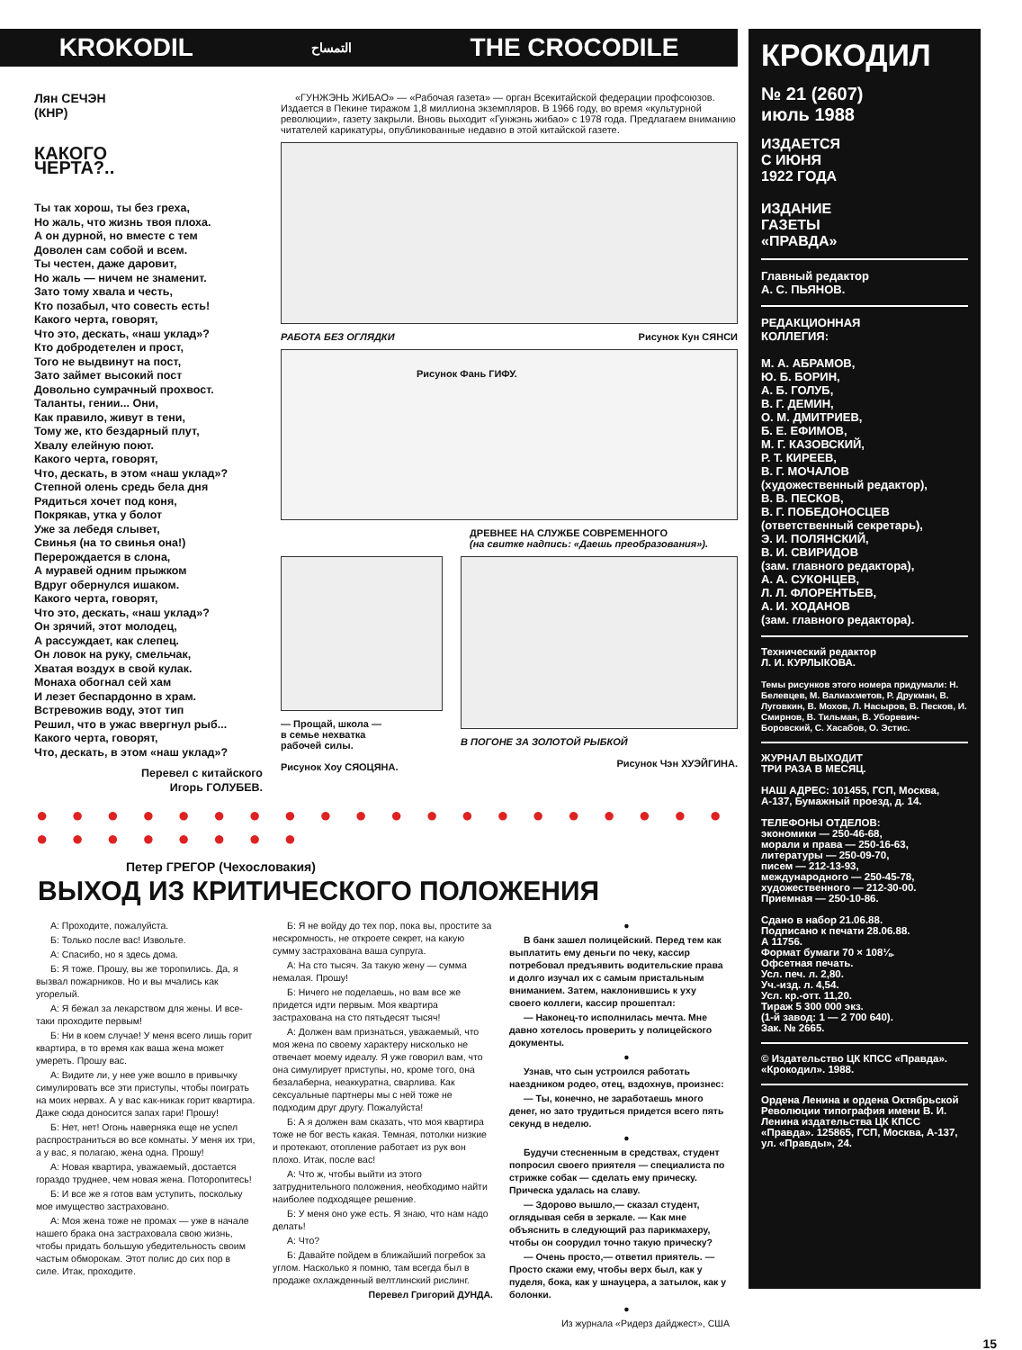KROKODIL التمساح THE CROCODILE
Лян СЕЧЭН
(КНР)
КАКОГО
ЧЕРТА?..
Ты так хорош, ты без греха,
Но жаль, что жизнь твоя плоха.
А он дурной, но вместе с тем
Доволен сам собой и всем.
Ты честен, даже даровит,
Но жаль — ничем не знаменит.
Зато тому хвала и честь,
Кто позабыл, что совесть есть!
Какого черта, говорят,
Что это, дескать, «наш уклад»?
Кто добродетелен и прост,
Того не выдвинут на пост,
Зато займет высокий пост
Довольно сумрачный прохвост.
Таланты, гении... Они,
Как правило, живут в тени,
Тому же, кто бездарный плут,
Хвалу елейную поют.
Какого черта, говорят,
Что, дескать, в этом «наш уклад»?
Степной олень средь бела дня
Рядиться хочет под коня,
Покрякав, утка у болот
Уже за лебедя слывет,
Свинья (на то свинья она!)
Перерождается в слона,
А муравей одним прыжком
Вдруг обернулся ишаком.
Какого черта, говорят,
Что это, дескать, «наш уклад»?
Он зрячий, этот молодец,
А рассуждает, как слепец.
Он ловок на руку, смельчак,
Хватая воздух в свой кулак.
Монаха обогнал сей хам
И лезет беспардонно в храм.
Встревожив воду, этот тип
Решил, что в ужас ввергнул рыб...
Какого черта, говорят,
Что, дескать, в этом «наш уклад»?
Перевел с китайского
Игорь ГОЛУБЕВ.
«ГУНЖЭНЬ ЖИБАО» — «Рабочая газета» — орган Всекитайской федерации профсоюзов. Издается в Пекине тиражом 1,8 миллиона экземпляров. В 1966 году, во время «культурной революции», газету закрыли. Вновь выходит «Гунжэнь жибао» с 1978 года. Предлагаем вниманию читателей карикатуры, опубликованные недавно в этой китайской газете.
РАБОТА БЕЗ ОГЛЯДКИ Рисунок Кун СЯНСИ
Рисунок Фань ГИФУ.
ДРЕВНЕЕ НА СЛУЖБЕ СОВРЕМЕННОГО
(на свитке надпись: «Даешь преобразования»).
— Прощай, школа —
в семье нехватка
рабочей силы.
Рисунок Хоу СЯОЦЯНА.
В ПОГОНЕ ЗА ЗОЛОТОЙ РЫБКОЙ
Рисунок Чэн ХУЭЙГИНА.
● ● ● ● ● ● ● ● ● ● ● ● ● ● ● ● ● ● ● ● ● ● ● ● ● ● ● ●
Петер ГРЕГОР (Чехословакия)
ВЫХОД ИЗ КРИТИЧЕСКОГО ПОЛОЖЕНИЯ
А: Проходите, пожалуйста.
Б: Только после вас! Извольте.
А: Спасибо, но я здесь дома.
Б: Я тоже. Прошу, вы же торопились. Да, я вызвал пожарников. Но и вы мчались как угорелый.
А: Я бежал за лекарством для жены. И все-таки проходите первым!
Б: Ни в коем случае! У меня всего лишь горит квартира, в то время как ваша жена может умереть. Прошу вас.
А: Видите ли, у нее уже вошло в привычку симулировать все эти приступы, чтобы поиграть на моих нервах. А у вас как-никак горит квартира. Даже сюда доносится запах гари! Прошу!
Б: Нет, нет! Огонь наверняка еще не успел распространиться во все комнаты. У меня их три, а у вас, я полагаю, жена одна. Прошу!
А: Новая квартира, уважаемый, достается гораздо труднее, чем новая жена. Поторопитесь!
Б: И все же я готов вам уступить, поскольку мое имущество застраховано.
А: Моя жена тоже не промах — уже в начале нашего брака она застраховала свою жизнь, чтобы придать большую убедительность своим частым обморокам. Этот полис до сих пор в силе. Итак, проходите.
Б: Я не войду до тех пор, пока вы, простите за нескромность, не откроете секрет, на какую сумму застрахована ваша супруга.
А: На сто тысяч. За такую жену — сумма немалая. Прошу!
Б: Ничего не поделаешь, но вам все же придется идти первым. Моя квартира застрахована на сто пятьдесят тысяч!
А: Должен вам признаться, уважаемый, что моя жена по своему характеру нисколько не отвечает моему идеалу. Я уже говорил вам, что она симулирует приступы, но, кроме того, она безалаберна, неаккуратна, сварлива. Как сексуальные партнеры мы с ней тоже не подходим друг другу. Пожалуйста!
Б: А я должен вам сказать, что моя квартира тоже не бог весть какая. Темная, потолки низкие и протекают, отопление работает из рук вон плохо. Итак, после вас!
А: Что ж, чтобы выйти из этого затруднительного положения, необходимо найти наиболее подходящее решение.
Б: У меня оно уже есть. Я знаю, что нам надо делать!
А: Что?
Б: Давайте пойдем в ближайший погребок за углом. Насколько я помню, там всегда был в продаже охлажденный велтлинский рислинг.
Перевел Григорий ДУНДА.
●
В банк зашел полицейский. Перед тем как выплатить ему деньги по чеку, кассир потребовал предъявить водительские права и долго изучал их с самым пристальным вниманием. Затем, наклонившись к уху своего коллеги, кассир прошептал:
— Наконец-то исполнилась мечта. Мне давно хотелось проверить у полицейского документы.
●
Узнав, что сын устроился работать наездником родео, отец, вздохнув, произнес:
— Ты, конечно, не заработаешь много денег, но зато трудиться придется всего пять секунд в неделю.
●
Будучи стесненным в средствах, студент попросил своего приятеля — специалиста по стрижке собак — сделать ему прическу. Прическа удалась на славу.
— Здорово вышло,— сказал студент, оглядывая себя в зеркале. — Как мне объяснить в следующий раз парикмахеру, чтобы он соорудил точно такую прическу?
— Очень просто,— ответил приятель. — Просто скажи ему, чтобы верх был, как у пуделя, бока, как у шнауцера, а затылок, как у болонки.
●
Из журнала «Ридерз дайджест», США
КРОКОДИЛ
№ 21 (2607)
июль 1988
ИЗДАЕТСЯ
С ИЮНЯ
1922 ГОДА
ИЗДАНИЕ
ГАЗЕТЫ
«ПРАВДА»
Главный редактор
А. С. ПЬЯНОВ.
РЕДАКЦИОННАЯ
КОЛЛЕГИЯ:
М. А. АБРАМОВ,
Ю. Б. БОРИН,
А. Б. ГОЛУБ,
В. Г. ДЕМИН,
О. М. ДМИТРИЕВ,
Б. Е. ЕФИМОВ,
М. Г. КАЗОВСКИЙ,
Р. Т. КИРЕЕВ,
В. Г. МОЧАЛОВ
(художественный редактор),
В. В. ПЕСКОВ,
В. Г. ПОБЕДОНОСЦЕВ
(ответственный секретарь),
Э. И. ПОЛЯНСКИЙ,
В. И. СВИРИДОВ
(зам. главного редактора),
А. А. СУКОНЦЕВ,
Л. Л. ФЛОРЕНТЬЕВ,
А. И. ХОДАНОВ
(зам. главного редактора).
Технический редактор
Л. И. КУРЛЫКОВА.
Темы рисунков этого номера придумали: Н. Белевцев, М. Валиахметов, Р. Друкман, В. Луговкин, В. Мохов, Л. Насыров, В. Песков, И. Смирнов, В. Тильман, В. Уборевич-Боровский, С. Хасабов, О. Эстис.
ЖУРНАЛ ВЫХОДИТ
ТРИ РАЗА В МЕСЯЦ.
НАШ АДРЕС: 101455, ГСП, Москва, А-137, Бумажный проезд, д. 14.
ТЕЛЕФОНЫ ОТДЕЛОВ:
экономики — 250-46-68,
морали и права — 250-16-63,
литературы — 250-09-70,
писем — 212-13-93,
международного — 250-45-78,
художественного — 212-30-00.
Приемная — 250-10-86.
Сдано в набор 21.06.88.
Подписано к печати 28.06.88.
А 11756.
Формат бумаги 70 × 108⅛.
Офсетная печать.
Усл. печ. л. 2,80.
Уч.-изд. л. 4,54.
Усл. кр.-отт. 11,20.
Тираж 5 300 000 экз.
(1-й завод: 1 — 2 700 640).
Зак. № 2665.
© Издательство ЦК КПСС «Правда».
«Крокодил». 1988.
Ордена Ленина и ордена Октябрьской Революции типография имени В. И. Ленина издательства ЦК КПСС «Правда». 125865, ГСП, Москва, А-137, ул. «Правды», 24.
15